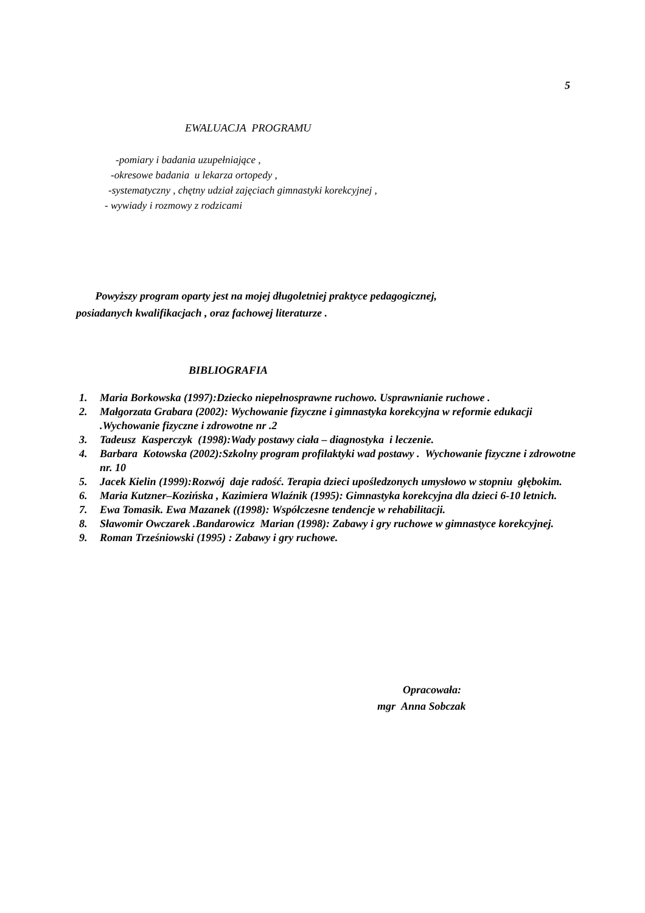5
EWALUACJA PROGRAMU
-pomiary i badania uzupełniające ,
-okresowe badania u lekarza ortopedy ,
-systematyczny , chętny udział zajęciach gimnastyki korekcyjnej ,
- wywiady i rozmowy z rodzicami
Powyższy program oparty jest na mojej długoletniej praktyce pedagogicznej,
posiadanych kwalifikacjach , oraz fachowej literaturze .
BIBLIOGRAFIA
1. Maria Borkowska (1997):Dziecko niepełnosprawne ruchowo. Usprawnianie ruchowe .
2. Małgorzata Grabara (2002): Wychowanie fizyczne i gimnastyka korekcyjna w reformie edukacji .Wychowanie fizyczne i zdrowotne nr .2
3. Tadeusz Kasperczyk (1998):Wady postawy ciała – diagnostyka i leczenie.
4. Barbara Kotowska (2002):Szkolny program profilaktyki wad postawy . Wychowanie fizyczne i zdrowotne nr. 10
5. Jacek Kielin (1999):Rozwój daje radość. Terapia dzieci upośledzonych umysłowo w stopniu głębokim.
6. Maria Kutzner–Kozińska , Kazimiera Wlaźnik (1995): Gimnastyka korekcyjna dla dzieci 6-10 letnich.
7. Ewa Tomasik. Ewa Mazanek ((1998): Współczesne tendencje w rehabilitacji.
8. Sławomir Owczarek .Bandarowicz Marian (1998): Zabawy i gry ruchowe w gimnastyce korekcyjnej.
9. Roman Trześniowski (1995) : Zabawy i gry ruchowe.
Opracowała:
mgr Anna Sobczak